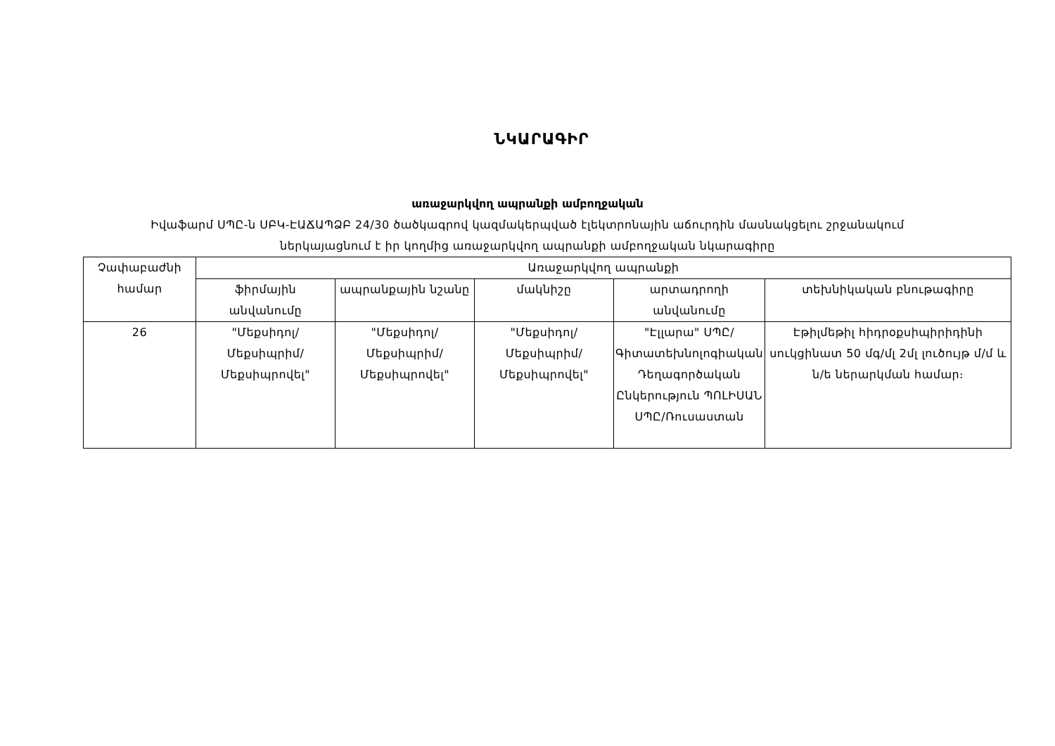ՆԿԱՐԱԳԻՐ
առաջարկվող ապրանքի ամբողջական
Իվաֆարմ ՍՊԸ-ն ՍԲԿ-ԷԱՃԱՊՁԲ 24/30 ծածկագրով կազմակերպված էլեկտրոնային աճուրդին մասնակցելու շրջանակում
ներկայացնում է իր կողմից առաջարկվող ապրանքի ամբողջական նկարագիրը
| Չափաբաժնի համար | Առաջարկվող ապրանքի | | | | |
| --- | --- | --- | --- | --- | --- |
| | ֆիրմային անվանումը | ապրանքային նշանը | մակնիշը | արտադրողի անվանումը | տեխնիկական բնութագիրը |
| 26 | "Մեքսիդոլ/ Մեքսիպրիմ/Մեքսիպրովել" | "Մեքսիդոլ/ Մեքսիպրիմ/Մեքսիպրովել" | "Մեքսիդոլ/ Մեքսիպրիմ/Մեքսիպրովել" | "Էլլարա" ՍՊԸ/Գիտատեխնոլոգիական Դեղագործական Ընկերություն ՊՈԼԻՍԱՆ ՍՊԸ/Ռուսաստան | Էթիլմեթիլ հիդրօքսիպիրիդինի սուկցինատ 50 մգ/մլ 2մլ լուծույթ մ/մ և ն/ե ներարկման համար։ |